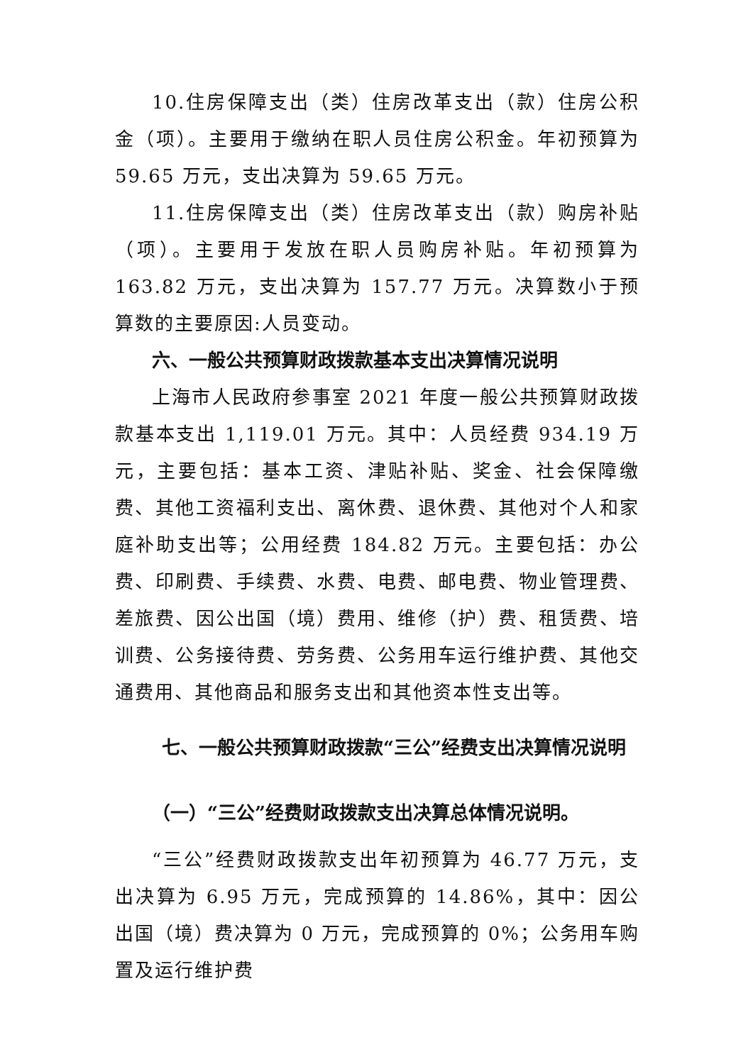10.住房保障支出（类）住房改革支出（款）住房公积金（项）。主要用于缴纳在职人员住房公积金。年初预算为 59.65 万元，支出决算为 59.65 万元。
11.住房保障支出（类）住房改革支出（款）购房补贴（项）。主要用于发放在职人员购房补贴。年初预算为 163.82 万元，支出决算为 157.77 万元。决算数小于预算数的主要原因:人员变动。
六、一般公共预算财政拨款基本支出决算情况说明
上海市人民政府参事室 2021 年度一般公共预算财政拨款基本支出 1,119.01 万元。其中：人员经费 934.19 万元，主要包括：基本工资、津贴补贴、奖金、社会保障缴费、其他工资福利支出、离休费、退休费、其他对个人和家庭补助支出等；公用经费 184.82 万元。主要包括：办公费、印刷费、手续费、水费、电费、邮电费、物业管理费、差旅费、因公出国（境）费用、维修（护）费、租赁费、培训费、公务接待费、劳务费、公务用车运行维护费、其他交通费用、其他商品和服务支出和其他资本性支出等。
七、一般公共预算财政拨款“三公”经费支出决算情况说明
（一）“三公”经费财政拨款支出决算总体情况说明。
“三公”经费财政拨款支出年初预算为 46.77 万元，支出决算为 6.95 万元，完成预算的 14.86%，其中：因公出国（境）费决算为 0 万元，完成预算的 0%；公务用车购置及运行维护费